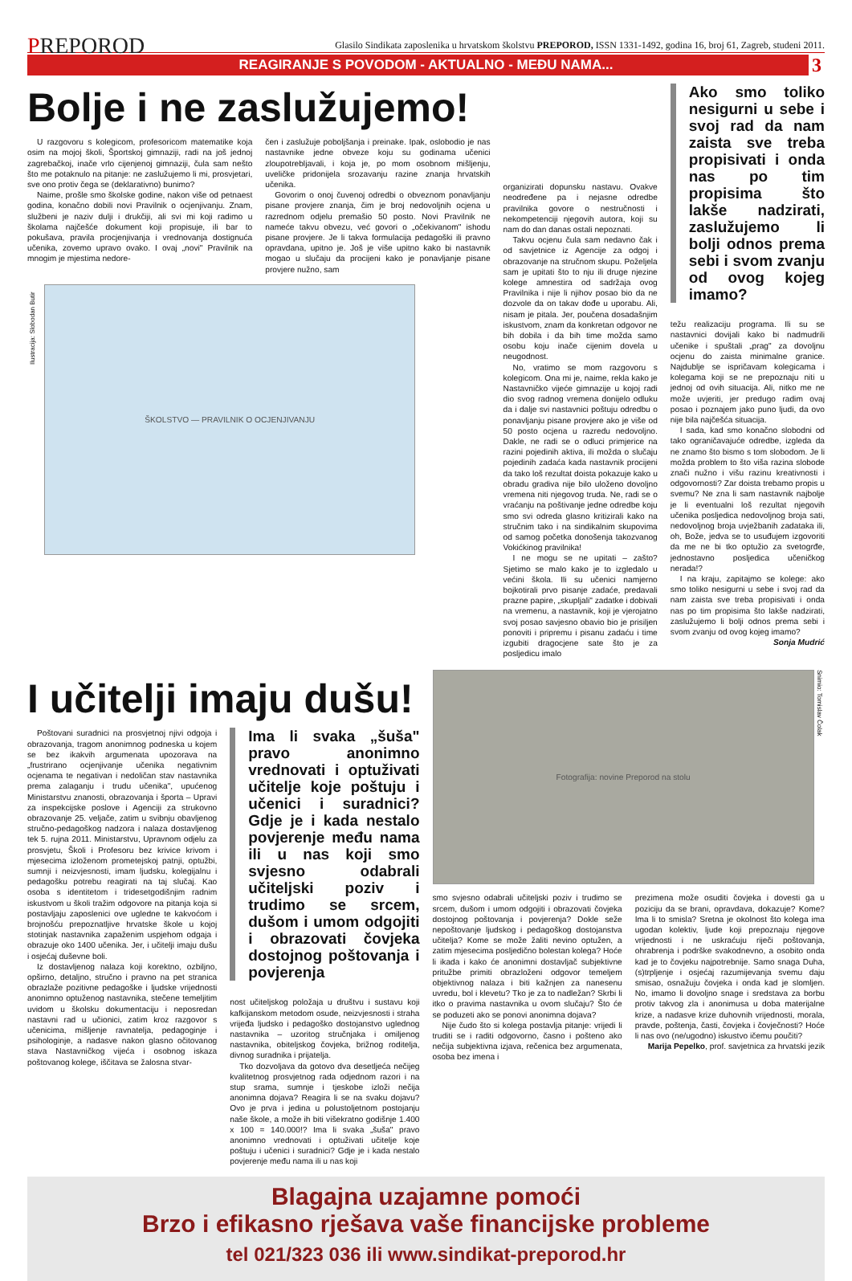PREPOROD
Glasilo Sindikata zaposlenika u hrvatskom školstvu PREPOROD, ISSN 1331-1492, godina 16, broj 61, Zagreb, studeni 2011.
REAGIRANJE S POVODOM - AKTUALNO - MEĐU NAMA... 3
Bolje i ne zaslužujemo!
U razgovoru s kolegicom, profesoricom matematike koja osim na mojoj školi, Športskoj gimnaziji, radi na još jednoj zagrebačkoj, inače vrlo cijenjenoj gimnaziji, čula sam nešto što me potaknulo na pitanje: ne zaslužujemo li mi, prosvjetari, sve ono protiv čega se (deklarativno) bunimo?
Naime, prošle smo školske godine, nakon više od petnaest godina, konačno dobili novi Pravilnik o ocjenjivanju. Znam, službeni je naziv dulji i drukčiji, ali svi mi koji radimo u školama najčešće dokument koji propisuje, ili bar to pokušava, pravila procjenjivanja i vrednovanja dostignuća učenika, zovemo upravo ovako. I ovaj „novi" Pravilnik na mnogim je mjestima nedore-
čen i zaslužuje poboljšanja i preinake. Ipak, oslobodio je nas nastavnike jedne obveze koju su godinama učenici zloupotrebljavali, i koja je, po mom osobnom mišljenju, uveličke pridonijela srozavanju razine znanja hrvatskih učenika.
Govorim o onoj čuvenoj odredbi o obveznom ponavljanju pisane provjere znanja, čim je broj nedovoljnih ocjena u razrednom odjelu premašio 50 posto. Novi Pravilnik ne nameće takvu obvezu, već govori o „očekivanom" ishodu pisane provjere. Je li takva formulacija pedagoški ili pravno opravdana, upitno je. Još je više upitno kako bi nastavnik mogao u slučaju da procijeni kako je ponavljanje pisane provjere nužno, sam
Ilustracija: Slobodan Butir
ŠKOLSTVO — PRAVILNIK O OCJENJIVANJU
organizirati dopunsku nastavu. Ovakve neodređene pa i nejasne odredbe pravilnika govore o nestručnosti i nekompetenciji njegovih autora, koji su nam do dan danas ostali nepoznati.
Takvu ocjenu čula sam nedavno čak i od savjetnice iz Agencije za odgoj i obrazovanje na stručnom skupu. Poželjela sam je upitati što to nju ili druge njezine kolege amnestira od sadržaja ovog Pravilnika i nije li njihov posao bio da ne dozvole da on takav dođe u uporabu. Ali, nisam je pitala. Jer, poučena dosadašnjim iskustvom, znam da konkretan odgovor ne bih dobila i da bih time možda samo osobu koju inače cijenim dovela u neugodnost.
No, vratimo se mom razgovoru s kolegicom. Ona mi je, naime, rekla kako je Nastavničko vijeće gimnazije u kojoj radi dio svog radnog vremena donijelo odluku da i dalje svi nastavnici poštuju odredbu o ponavljanju pisane provjere ako je više od 50 posto ocjena u razredu nedovoljno. Dakle, ne radi se o odluci primjerice na razini pojedinih aktiva, ili možda o slučaju pojedinih zadaća kada nastavnik procijeni da tako loš rezultat doista pokazuje kako u obradu gradiva nije bilo uloženo dovoljno vremena niti njegovog truda. Ne, radi se o vraćanju na poštivanje jedne odredbe koju smo svi odreda glasno kritizirali kako na stručnim tako i na sindikalnim skupovima od samog početka donošenja takozvanog Vokićkinog pravilnika!
I ne mogu se ne upitati – zašto? Sjetimo se malo kako je to izgledalo u većini škola. Ili su učenici namjerno bojkotirali prvo pisanje zadaće, predavali prazne papire, „skupljali" zadatke i dobivali na vremenu, a nastavnik, koji je vjerojatno svoj posao savjesno obavio bio je prisiljen ponoviti i pripremu i pisanu zadaću i time izgubiti dragocjene sate što je za posljedicu imalo
Ako smo toliko nesigurni u sebe i svoj rad da nam zaista sve treba propisivati i onda nas po tim propisima što lakše nadzirati, zaslužujemo li bolji odnos prema sebi i svom zvanju od ovog kojeg imamo?
težu realizaciju programa. Ili su se nastavnici dovijali kako bi nadmudrili učenike i spuštali „prag" za dovoljnu ocjenu do zaista minimalne granice. Najdublje se ispričavam kolegicama i kolegama koji se ne prepoznaju niti u jednoj od ovih situacija. Ali, nitko me ne može uvjeriti, jer predugo radim ovaj posao i poznajem jako puno ljudi, da ovo nije bila najčešća situacija.
I sada, kad smo konačno slobodni od tako ograničavajuće odredbe, izgleda da ne znamo što bismo s tom slobodom. Je li možda problem to što viša razina slobode znači nužno i višu razinu kreativnosti i odgovornosti? Zar doista trebamo propis u svemu? Ne zna li sam nastavnik najbolje je li eventualni loš rezultat njegovih učenika posljedica nedovoljnog broja sati, nedovoljnog broja uvježbanih zadataka ili, oh, Bože, jedva se to usuđujem izgovoriti da me ne bi tko optužio za svetogrđe, jednostavno posljedica učeničkog nerada!?
I na kraju, zapitajmo se kolege: ako smo toliko nesigurni u sebe i svoj rad da nam zaista sve treba propisivati i onda nas po tim propisima što lakše nadzirati, zaslužujemo li bolji odnos prema sebi i svom zvanju od ovog kojeg imamo?
Sonja Mudrić
I učitelji imaju dušu!
Poštovani suradnici na prosvjetnoj njivi odgoja i obrazovanja, tragom anonimnog podneska u kojem se bez ikakvih argumenata upozorava na „frustrirano ocjenjivanje učenika negativnim ocjenama te negativan i nedoličan stav nastavnika prema zalaganju i trudu učenika", upućenog Ministarstvu znanosti, obrazovanja i športa – Upravi za inspekcijske poslove i Agenciji za strukovno obrazovanje 25. veljače, zatim u svibnju obavljenog stručno-pedagoškog nadzora i nalaza dostavljenog tek 5. rujna 2011. Ministarstvu, Upravnom odjelu za prosvjetu, Školi i Profesoru bez krivice krivom i mjesecima izloženom prometejskoj patnji, optužbi, sumnji i neizvjesnosti, imam ljudsku, kolegijalnu i pedagošku potrebu reagirati na taj slučaj. Kao osoba s identitetom i tridesetgodišnjim radnim iskustvom u školi tražim odgovore na pitanja koja si postavljaju zaposlenici ove ugledne te kakvoćom i brojnošću prepoznatljive hrvatske škole u kojoj stotinjak nastavnika zapaženim uspjehom odgaja i obrazuje oko 1400 učenika. Jer, i učitelji imaju dušu i osjećaj duševne boli.
Iz dostavljenog nalaza koji korektno, ozbiljno, opširno, detaljno, stručno i pravno na pet stranica obrazlaže pozitivne pedagoške i ljudske vrijednosti anonimno optuženog nastavnika, stečene temeljitim uvidom u školsku dokumentaciju i neposredan nastavni rad u učionici, zatim kroz razgovor s učenicima, mišljenje ravnatelja, pedagoginje i psihologinje, a nadasve nakon glasno očitovanog stava Nastavničkog vijeća i osobnog iskaza poštovanog kolege, iščitava se žalosna stvar-
Ima li svaka „šuša" pravo anonimno vrednovati i optuživati učitelje koje poštuju i učenici i suradnici? Gdje je i kada nestalo povjerenje među nama ili u nas koji smo svjesno odabrali učiteljski poziv i trudimo se srcem, dušom i umom odgojiti i obrazovati čovjeka dostojnog poštovanja i povjerenja
nost učiteljskog položaja u društvu i sustavu koji kafkijanskom metodom osude, neizvjesnosti i straha vrijeđa ljudsko i pedagoško dostojanstvo uglednog nastavnika – uzoritog stručnjaka i omiljenog nastavnika, obiteljskog čovjeka, brižnog roditelja, divnog suradnika i prijatelja.
Tko dozvoljava da gotovo dva desetljeća nečijeg kvalitetnog prosvjetnog rada odjednom razori i na stup srama, sumnje i tjeskobe izloži nečija anonimna dojava? Reagira li se na svaku dojavu? Ovo je prva i jedina u polustoljetnom postojanju naše škole, a može ih biti višekratno godišnje 1.400 x 100 = 140.000!? Ima li svaka „šuša" pravo anonimno vrednovati i optuživati učitelje koje poštuju i učenici i suradnici? Gdje je i kada nestalo povjerenje među nama ili u nas koji
Fotografija: novine Preporod na stolu
Snimio: Tomislav Čolak
smo svjesno odabrali učiteljski poziv i trudimo se srcem, dušom i umom odgojiti i obrazovati čovjeka dostojnog poštovanja i povjerenja? Dokle seže nepoštovanje ljudskog i pedagoškog dostojanstva učitelja? Kome se može žaliti nevino optužen, a zatim mjesecima posljedično bolestan kolega? Hoće li ikada i kako će anonimni dostavljač subjektivne pritužbe primiti obrazloženi odgovor temeljem objektivnog nalaza i biti kažnjen za nanesenu uvredu, bol i klevetu? Tko je za to nadležan? Skrbi li itko o pravima nastavnika u ovom slučaju? Što će se poduzeti ako se ponovi anonimna dojava?
Nije čudo što si kolega postavlja pitanje: vrijedi li truditi se i raditi odgovorno, časno i pošteno ako nečija subjektivna izjava, rečenica bez argumenata, osoba bez imena i
prezimena može osuditi čovjeka i dovesti ga u poziciju da se brani, opravdava, dokazuje? Kome? Ima li to smisla? Sretna je okolnost što kolega ima ugodan kolektiv, ljude koji prepoznaju njegove vrijednosti i ne uskraćuju riječi poštovanja, ohrabrenja i podrške svakodnevno, a osobito onda kad je to čovjeku najpotrebnije. Samo snaga Duha, (s)trpljenje i osjećaj razumijevanja svemu daju smisao, osnažuju čovjeka i onda kad je slomljen. No, imamo li dovoljno snage i sredstava za borbu protiv takvog zla i anonimusa u doba materijalne krize, a nadasve krize duhovnih vrijednosti, morala, pravde, poštenja, časti, čovjeka i čovječnosti? Hoće li nas ovo (ne/ugodno) iskustvo ičemu poučiti?
Marija Pepelko, prof. savjetnica za hrvatski jezik
Blagajna uzajamne pomoći
Brzo i efikasno rješava vaše financijske probleme
tel 021/323 036 ili www.sindikat-preporod.hr